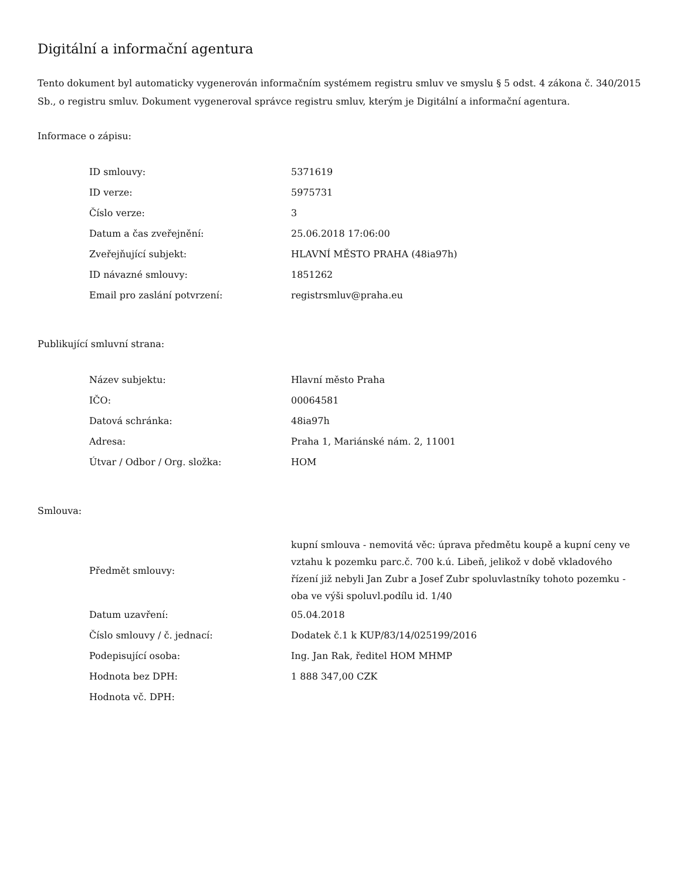Digitální a informační agentura
Tento dokument byl automaticky vygenerován informačním systémem registru smluv ve smyslu § 5 odst. 4 zákona č. 340/2015 Sb., o registru smluv. Dokument vygeneroval správce registru smluv, kterým je Digitální a informační agentura.
Informace o zápisu:
| ID smlouvy: | 5371619 |
| ID verze: | 5975731 |
| Číslo verze: | 3 |
| Datum a čas zveřejnění: | 25.06.2018 17:06:00 |
| Zveřejňující subjekt: | HLAVNÍ MĚSTO PRAHA (48ia97h) |
| ID návazné smlouvy: | 1851262 |
| Email pro zaslání potvrzení: | registrsmluv@praha.eu |
Publikující smluvní strana:
| Název subjektu: | Hlavní město Praha |
| IČO: | 00064581 |
| Datová schránka: | 48ia97h |
| Adresa: | Praha 1, Mariánské nám. 2, 11001 |
| Útvar / Odbor / Org. složka: | HOM |
Smlouva:
| Předmět smlouvy: | kupní smlouva - nemovitá věc: úprava předmětu koupě a kupní ceny ve vztahu k pozemku parc.č. 700 k.ú. Libeň, jelikož v době vkladového řízení již nebyli Jan Zubr a Josef Zubr spoluvlastníky tohoto pozemku - oba ve výši spoluvl.podílu id. 1/40 |
| Datum uzavření: | 05.04.2018 |
| Číslo smlouvy / č. jednací: | Dodatek č.1 k KUP/83/14/025199/2016 |
| Podepisující osoba: | Ing. Jan Rak, ředitel HOM MHMP |
| Hodnota bez DPH: | 1 888 347,00 CZK |
| Hodnota vč. DPH: | |